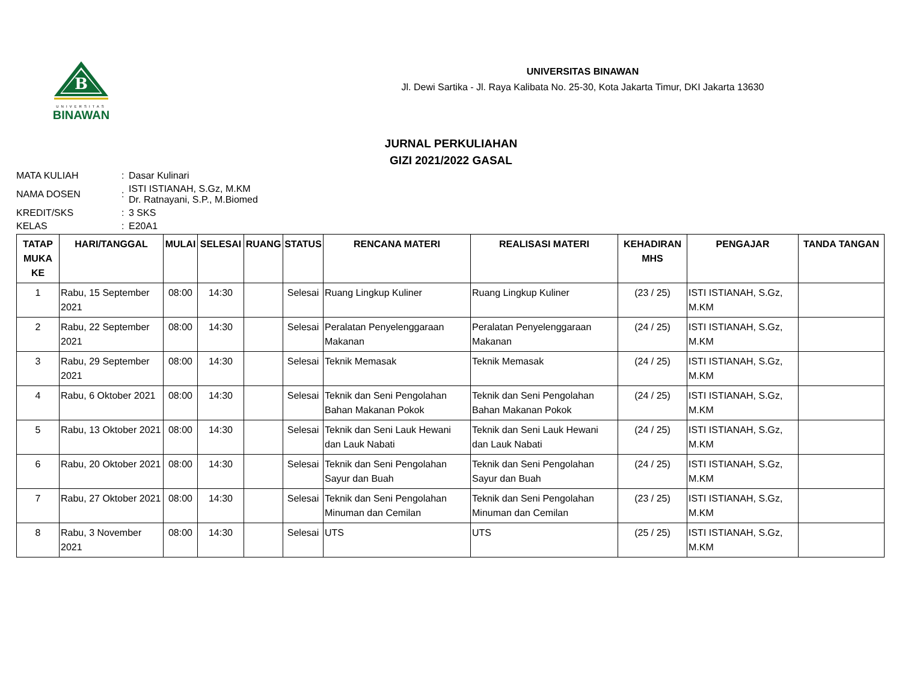B
UNIVERSITAS
BINAWAN
UNIVERSITAS BINAWAN
Jl. Dewi Sartika - Jl. Raya Kalibata No. 25-30, Kota Jakarta Timur, DKI Jakarta 13630
JURNAL PERKULIAHAN
GIZI 2021/2022 GASAL
| MATA KULIAH | : | Dasar Kulinari |
| NAMA DOSEN | : | ISTI ISTIANAH, S.Gz, M.KM Dr. Ratnayani, S.P., M.Biomed |
| KREDIT/SKS | : | 3 SKS |
| KELAS | : | E20A1 |
| TATAP MUKA KE | HARI/TANGGAL | MULAI | SELESAI | RUANG | STATUS | RENCANA MATERI | REALISASI MATERI | KEHADIRAN MHS | PENGAJAR | TANDA TANGAN |
| --- | --- | --- | --- | --- | --- | --- | --- | --- | --- | --- |
| 1 | Rabu, 15 September 2021 | 08:00 | 14:30 | | Selesai | Ruang Lingkup Kuliner | Ruang Lingkup Kuliner | (23 / 25) | ISTI ISTIANAH, S.Gz, M.KM | |
| 2 | Rabu, 22 September 2021 | 08:00 | 14:30 | | Selesai | Peralatan Penyelenggaraan Makanan | Peralatan Penyelenggaraan Makanan | (24 / 25) | ISTI ISTIANAH, S.Gz, M.KM | |
| 3 | Rabu, 29 September 2021 | 08:00 | 14:30 | | Selesai | Teknik Memasak | Teknik Memasak | (24 / 25) | ISTI ISTIANAH, S.Gz, M.KM | |
| 4 | Rabu, 6 Oktober 2021 | 08:00 | 14:30 | | Selesai | Teknik dan Seni Pengolahan Bahan Makanan Pokok | Teknik dan Seni Pengolahan Bahan Makanan Pokok | (24 / 25) | ISTI ISTIANAH, S.Gz, M.KM | |
| 5 | Rabu, 13 Oktober 2021 | 08:00 | 14:30 | | Selesai | Teknik dan Seni Lauk Hewani dan Lauk Nabati | Teknik dan Seni Lauk Hewani dan Lauk Nabati | (24 / 25) | ISTI ISTIANAH, S.Gz, M.KM | |
| 6 | Rabu, 20 Oktober 2021 | 08:00 | 14:30 | | Selesai | Teknik dan Seni Pengolahan Sayur dan Buah | Teknik dan Seni Pengolahan Sayur dan Buah | (24 / 25) | ISTI ISTIANAH, S.Gz, M.KM | |
| 7 | Rabu, 27 Oktober 2021 | 08:00 | 14:30 | | Selesai | Teknik dan Seni Pengolahan Minuman dan Cemilan | Teknik dan Seni Pengolahan Minuman dan Cemilan | (23 / 25) | ISTI ISTIANAH, S.Gz, M.KM | |
| 8 | Rabu, 3 November 2021 | 08:00 | 14:30 | | Selesai | UTS | UTS | (25 / 25) | ISTI ISTIANAH, S.Gz, M.KM | |